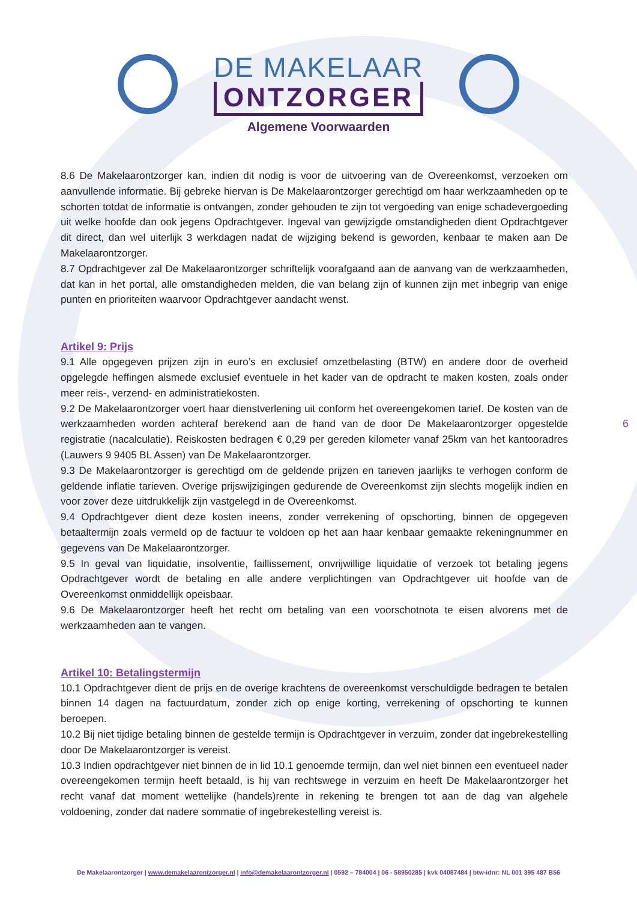DE MAKELAAR
ONTZORGER
Algemene Voorwaarden
8.6 De Makelaarontzorger kan, indien dit nodig is voor de uitvoering van de Overeenkomst, verzoeken om aanvullende informatie. Bij gebreke hiervan is De Makelaarontzorger gerechtigd om haar werkzaamheden op te schorten totdat de informatie is ontvangen, zonder gehouden te zijn tot vergoeding van enige schadevergoeding uit welke hoofde dan ook jegens Opdrachtgever. Ingeval van gewijzigde omstandigheden dient Opdrachtgever dit direct, dan wel uiterlijk 3 werkdagen nadat de wijziging bekend is geworden, kenbaar te maken aan De Makelaarontzorger.
8.7 Opdrachtgever zal De Makelaarontzorger schriftelijk voorafgaand aan de aanvang van de werkzaamheden, dat kan in het portal, alle omstandigheden melden, die van belang zijn of kunnen zijn met inbegrip van enige punten en prioriteiten waarvoor Opdrachtgever aandacht wenst.
Artikel 9: Prijs
9.1 Alle opgegeven prijzen zijn in euro’s en exclusief omzetbelasting (BTW) en andere door de overheid opgelegde heffingen alsmede exclusief eventuele in het kader van de opdracht te maken kosten, zoals onder meer reis-, verzend- en administratiekosten.
9.2 De Makelaarontzorger voert haar dienstverlening uit conform het overeengekomen tarief. De kosten van de werkzaamheden worden achteraf berekend aan de hand van de door De Makelaarontzorger opgestelde registratie (nacalculatie). Reiskosten bedragen € 0,29 per gereden kilometer vanaf 25km van het kantooradres (Lauwers 9 9405 BL Assen) van De Makelaarontzorger.
9.3 De Makelaarontzorger is gerechtigd om de geldende prijzen en tarieven jaarlijks te verhogen conform de geldende inflatie tarieven. Overige prijswijzigingen gedurende de Overeenkomst zijn slechts mogelijk indien en voor zover deze uitdrukkelijk zijn vastgelegd in de Overeenkomst.
9.4 Opdrachtgever dient deze kosten ineens, zonder verrekening of opschorting, binnen de opgegeven betaaltermijn zoals vermeld op de factuur te voldoen op het aan haar kenbaar gemaakte rekeningnummer en gegevens van De Makelaarontzorger.
9.5 In geval van liquidatie, insolventie, faillissement, onvrijwillige liquidatie of verzoek tot betaling jegens Opdrachtgever wordt de betaling en alle andere verplichtingen van Opdrachtgever uit hoofde van de Overeenkomst onmiddellijk opeisbaar.
9.6 De Makelaarontzorger heeft het recht om betaling van een voorschotnota te eisen alvorens met de werkzaamheden aan te vangen.
Artikel 10: Betalingstermijn
10.1 Opdrachtgever dient de prijs en de overige krachtens de overeenkomst verschuldigde bedragen te betalen binnen 14 dagen na factuurdatum, zonder zich op enige korting, verrekening of opschorting te kunnen beroepen.
10.2 Bij niet tijdige betaling binnen de gestelde termijn is Opdrachtgever in verzuim, zonder dat ingebrekestelling door De Makelaarontzorger is vereist.
10.3 Indien opdrachtgever niet binnen de in lid 10.1 genoemde termijn, dan wel niet binnen een eventueel nader overeengekomen termijn heeft betaald, is hij van rechtswege in verzuim en heeft De Makelaarontzorger het recht vanaf dat moment wettelijke (handels)rente in rekening te brengen tot aan de dag van algehele voldoening, zonder dat nadere sommatie of ingebrekestelling vereist is.
6
De Makelaarontzorger | www.demakelaarontzorger.nl | info@demakelaarontzorger.nl | 0592 – 784004 | 06 - 58950285 | kvk 04087484 | btw-idnr: NL 001 395 487 B56